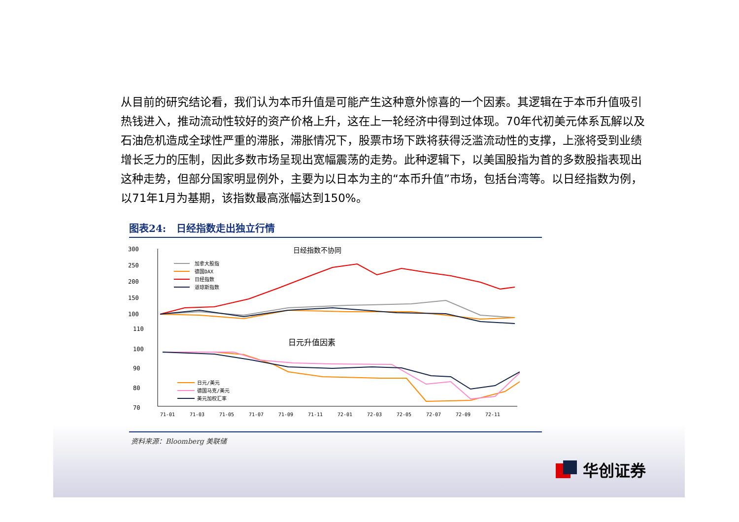从目前的研究结论看，我们认为本币升值是可能产生这种意外惊喜的一个因素。其逻辑在于本币升值吸引热钱进入，推动流动性较好的资产价格上升，这在上一轮经济中得到过体现。70年代初美元体系瓦解以及石油危机造成全球性严重的滞胀，滞胀情况下，股票市场下跌将获得泛滥流动性的支撑，上涨将受到业绩增长乏力的压制，因此多数市场呈现出宽幅震荡的走势。此种逻辑下，以美国股指为首的多数股指表现出这种走势，但部分国家明显例外，主要为以日本为主的“本币升值”市场，包括台湾等。以日经指数为例，以71年1月为基期，该指数最高涨幅达到150%。
图表24: 日经指数走出独立行情
300
250
200
150
100
110
100
90
80
70
日经指数不协同
日元升值因素
加拿大股指
德国DAX
日经指数
道琼斯指数
日元/美元
德国马克/美元
美元加权汇率
71-01
71-03
71-05
71-07
71-09
71-11
72-01
72-03
72-05
72-07
72-09
72-11
资料来源：Bloomberg 美联储
华创证券